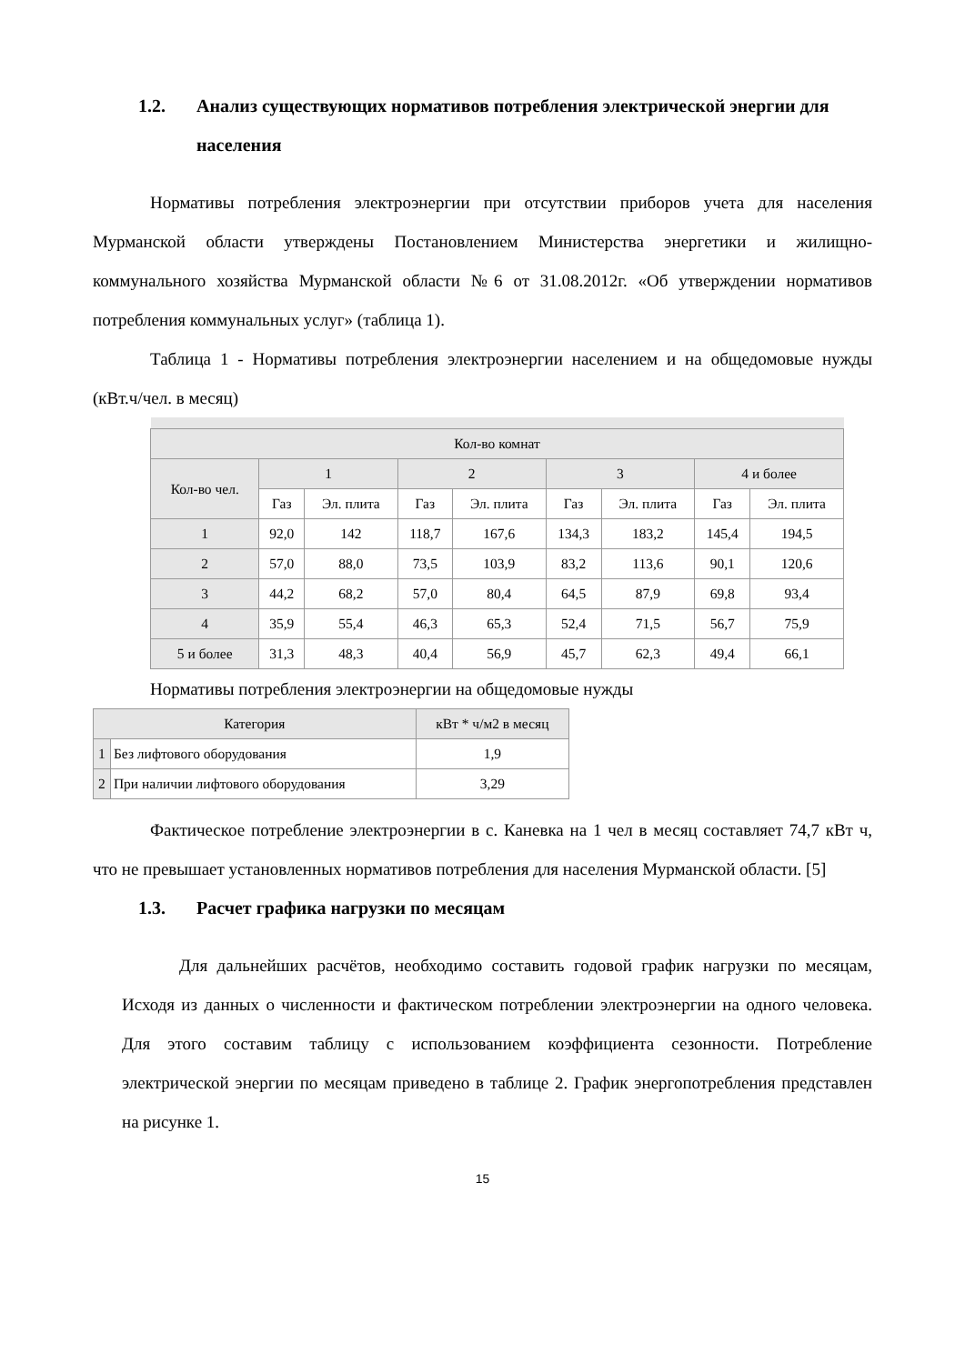1.2. Анализ существующих нормативов потребления электрической энергии для населения
Нормативы потребления электроэнергии при отсутствии приборов учета для населения Мурманской области утверждены Постановлением Министерства энергетики и жилищно-коммунального хозяйства Мурманской области №6 от 31.08.2012г. «Об утверждении нормативов потребления коммунальных услуг» (таблица 1).
Таблица 1 - Нормативы потребления электроэнергии населением и на общедомовые нужды (кВт.ч/чел. в месяц)
| Кол-во комнат | | | | | | | | |
| --- | --- | --- | --- | --- | --- | --- | --- | --- |
| Кол-во чел. | 1 | | 2 | | 3 | | 4 и более | |
| | Газ | Эл. плита | Газ | Эл. плита | Газ | Эл. плита | Газ | Эл. плита |
| 1 | 92,0 | 142 | 118,7 | 167,6 | 134,3 | 183,2 | 145,4 | 194,5 |
| 2 | 57,0 | 88,0 | 73,5 | 103,9 | 83,2 | 113,6 | 90,1 | 120,6 |
| 3 | 44,2 | 68,2 | 57,0 | 80,4 | 64,5 | 87,9 | 69,8 | 93,4 |
| 4 | 35,9 | 55,4 | 46,3 | 65,3 | 52,4 | 71,5 | 56,7 | 75,9 |
| 5 и более | 31,3 | 48,3 | 40,4 | 56,9 | 45,7 | 62,3 | 49,4 | 66,1 |
Нормативы потребления электроэнергии на общедомовые нужды
| Категория | | кВт * ч/м2 в месяц |
| --- | --- | --- |
| 1 | Без лифтового оборудования | 1,9 |
| 2 | При наличии лифтового оборудования | 3,29 |
Фактическое потребление электроэнергии в с. Каневка на 1 чел в месяц составляет 74,7 кВт ч, что не превышает установленных нормативов потребления для населения Мурманской области. [5]
1.3. Расчет графика нагрузки по месяцам
Для дальнейших расчётов, необходимо составить годовой график нагрузки по месяцам, Исходя из данных о численности и фактическом потреблении электроэнергии на одного человека. Для этого составим таблицу с использованием коэффициента сезонности. Потребление электрической энергии по месяцам приведено в таблице 2. График энергопотребления представлен на рисунке 1.
15